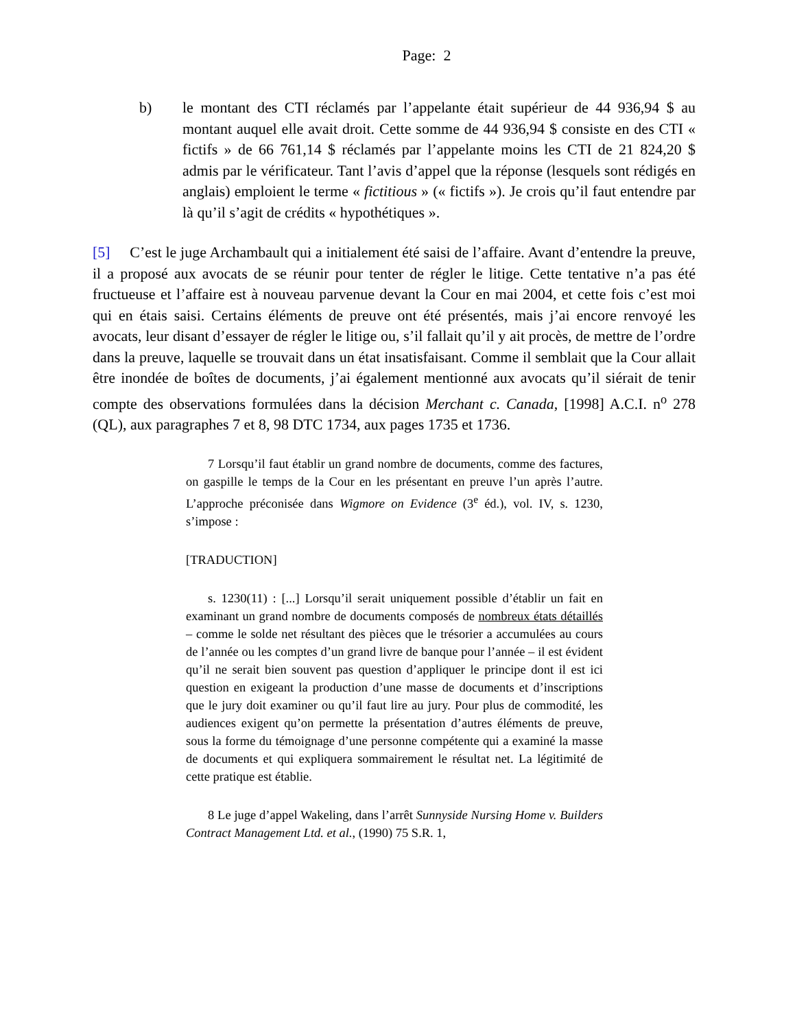Page: 2
b) le montant des CTI réclamés par l’appelante était supérieur de 44 936,94 $ au montant auquel elle avait droit. Cette somme de 44 936,94 $ consiste en des CTI « fictifs » de 66 761,14 $ réclamés par l’appelante moins les CTI de 21 824,20 $ admis par le vérificateur. Tant l’avis d’appel que la réponse (lesquels sont rédigés en anglais) emploient le terme « fictitious » (« fictifs »). Je crois qu’il faut entendre par là qu’il s’agit de crédits « hypothétiques ».
[5] C’est le juge Archambault qui a initialement été saisi de l’affaire. Avant d’entendre la preuve, il a proposé aux avocats de se réunir pour tenter de régler le litige. Cette tentative n’a pas été fructueuse et l’affaire est à nouveau parvenue devant la Cour en mai 2004, et cette fois c’est moi qui en étais saisi. Certains éléments de preuve ont été présentés, mais j’ai encore renvoyé les avocats, leur disant d’essayer de régler le litige ou, s’il fallait qu’il y ait procès, de mettre de l’ordre dans la preuve, laquelle se trouvait dans un état insatisfaisant. Comme il semblait que la Cour allait être inondée de boîtes de documents, j’ai également mentionné aux avocats qu’il siérait de tenir compte des observations formulées dans la décision Merchant c. Canada, [1998] A.C.I. n<sup>o</sup> 278 (QL), aux paragraphes 7 et 8, 98 DTC 1734, aux pages 1735 et 1736.
7 Lorsqu’il faut établir un grand nombre de documents, comme des factures, on gaspille le temps de la Cour en les présentant en preuve l’un après l’autre. L’approche préconisée dans Wigmore on Evidence (3<sup>e</sup> éd.), vol. IV, s. 1230, s’impose :
[TRADUCTION]
s. 1230(11) : [...] Lorsqu’il serait uniquement possible d’établir un fait en examinant un grand nombre de documents composés de nombreux états détaillés – comme le solde net résultant des pièces que le trésorier a accumulées au cours de l’année ou les comptes d’un grand livre de banque pour l’année – il est évident qu’il ne serait bien souvent pas question d’appliquer le principe dont il est ici question en exigeant la production d’une masse de documents et d’inscriptions que le jury doit examiner ou qu’il faut lire au jury. Pour plus de commodité, les audiences exigent qu’on permette la présentation d’autres éléments de preuve, sous la forme du témoignage d’une personne compétente qui a examiné la masse de documents et qui expliquera sommairement le résultat net. La légitimité de cette pratique est établie.
8 Le juge d’appel Wakeling, dans l’arrêt Sunnyside Nursing Home v. Builders Contract Management Ltd. et al., (1990) 75 S.R. 1,